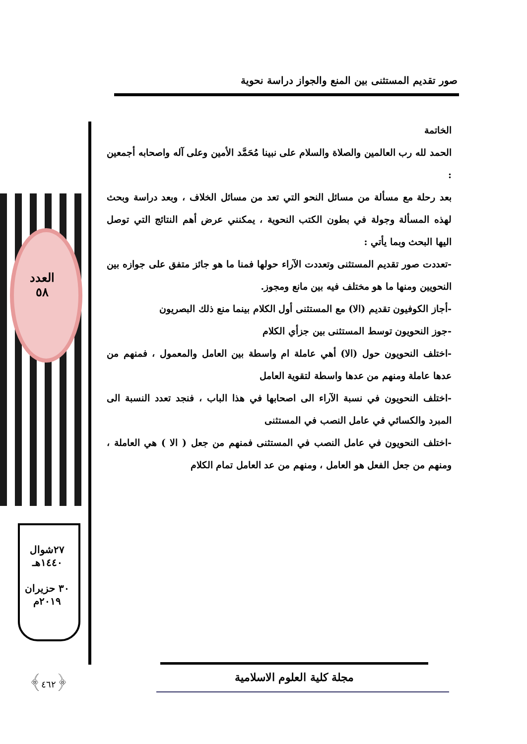صور تقديم المستثنى بين المنع والجواز دراسة نحوية
العدد
٥٨
٢٧شوال
١٤٤٠هـ
٣٠ حزيران
٢٠١٩م
﴿٤٦٢﴾
الخاتمة
الحمد لله رب العالمين والصلاة والسلام على نبينا مُحَمَّد الأمين وعلى آله واصحابه أجمعين :
بعد رحلة مع مسألة من مسائل النحو التي تعد من مسائل الخلاف ، وبعد دراسة وبحث لهذه المسألة وجولة في بطون الكتب النحوية ، يمكنني عرض أهم النتائج التي توصل اليها البحث وبما يأتي :
-تعددت صور تقديم المستثنى وتعددت الآراء حولها فمنا ما هو جائز متفق على جوازه بين النحويين ومنها ما هو مختلف فيه بين مانع ومجوز.
-أجاز الكوفيون تقديم (الا) مع المستثنى أول الكلام بينما منع ذلك البصريون
-جوز النحويون توسط المستثنى بين جزأي الكلام
-اختلف النحويون حول (الا) أهي عاملة ام واسطة بين العامل والمعمول ، فمنهم من عدها عاملة ومنهم من عدها واسطة لتقوية العامل
-اختلف النحويون في نسبة الآراء الى اصحابها في هذا الباب ، فنجد تعدد النسبة الى المبرد والكسائي في عامل النصب في المستثنى
-اختلف النحويون في عامل النصب في المستثنى فمنهم من جعل ( الا ) هي العاملة ، ومنهم من جعل الفعل هو العامل ، ومنهم من عد العامل تمام الكلام
مجلة كلية العلوم الاسلامية